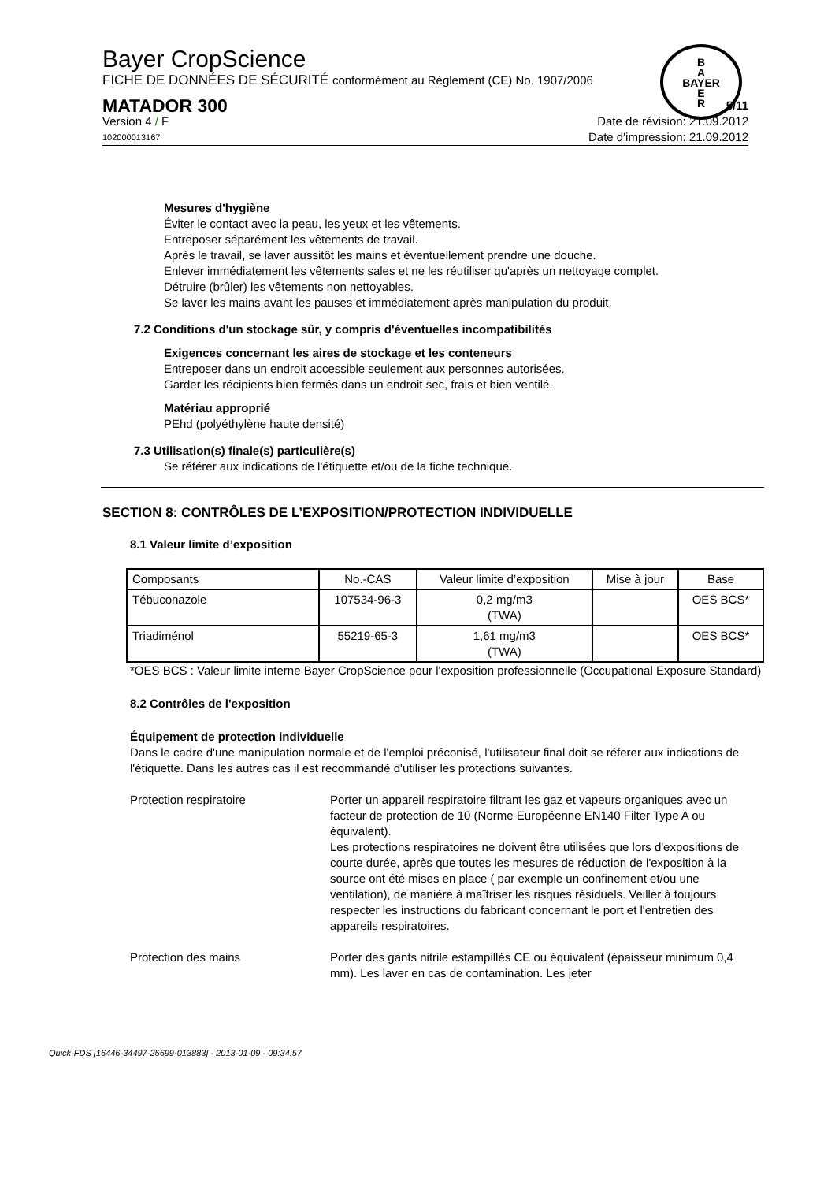Bayer CropScience
FICHE DE DONNÉES DE SÉCURITÉ conformément au Règlement (CE) No. 1907/2006
MATADOR 300 5/11
Version 4 / F Date de révision: 21.09.2012
102000013167 Date d'impression: 21.09.2012
B
A
BAYER
E
R
Mesures d'hygiène
Éviter le contact avec la peau, les yeux et les vêtements.
Entreposer séparément les vêtements de travail.
Après le travail, se laver aussitôt les mains et éventuellement prendre une douche.
Enlever immédiatement les vêtements sales et ne les réutiliser qu'après un nettoyage complet.
Détruire (brûler) les vêtements non nettoyables.
Se laver les mains avant les pauses et immédiatement après manipulation du produit.
7.2 Conditions d'un stockage sûr, y compris d'éventuelles incompatibilités
Exigences concernant les aires de stockage et les conteneurs
Entreposer dans un endroit accessible seulement aux personnes autorisées.
Garder les récipients bien fermés dans un endroit sec, frais et bien ventilé.
Matériau approprié
PEhd (polyéthylène haute densité)
7.3 Utilisation(s) finale(s) particulière(s)
Se référer aux indications de l'étiquette et/ou de la fiche technique.
SECTION 8: CONTRÔLES DE L’EXPOSITION/PROTECTION INDIVIDUELLE
8.1 Valeur limite d’exposition
| Composants | No.-CAS | Valeur limite d’exposition | Mise à jour | Base |
| --- | --- | --- | --- | --- |
| Tébuconazole | 107534-96-3 | 0,2 mg/m3 (TWA) | | OES BCS* |
| Triadiménol | 55219-65-3 | 1,61 mg/m3 (TWA) | | OES BCS* |
*OES BCS : Valeur limite interne Bayer CropScience pour l'exposition professionnelle (Occupational Exposure Standard)
8.2 Contrôles de l'exposition
Équipement de protection individuelle
Dans le cadre d'une manipulation normale et de l'emploi préconisé, l'utilisateur final doit se réferer aux indications de l'étiquette. Dans les autres cas il est recommandé d'utiliser les protections suivantes.
Protection respiratoire Porter un appareil respiratoire filtrant les gaz et vapeurs organiques avec un facteur de protection de 10 (Norme Européenne EN140 Filter Type A ou équivalent).
Les protections respiratoires ne doivent être utilisées que lors d'expositions de courte durée, après que toutes les mesures de réduction de l'exposition à la source ont été mises en place ( par exemple un confinement et/ou une ventilation), de manière à maîtriser les risques résiduels. Veiller à toujours respecter les instructions du fabricant concernant le port et l'entretien des appareils respiratoires.
Protection des mains Porter des gants nitrile estampillés CE ou équivalent (épaisseur minimum 0,4 mm). Les laver en cas de contamination. Les jeter
Quick-FDS [16446-34497-25699-013883] - 2013-01-09 - 09:34:57